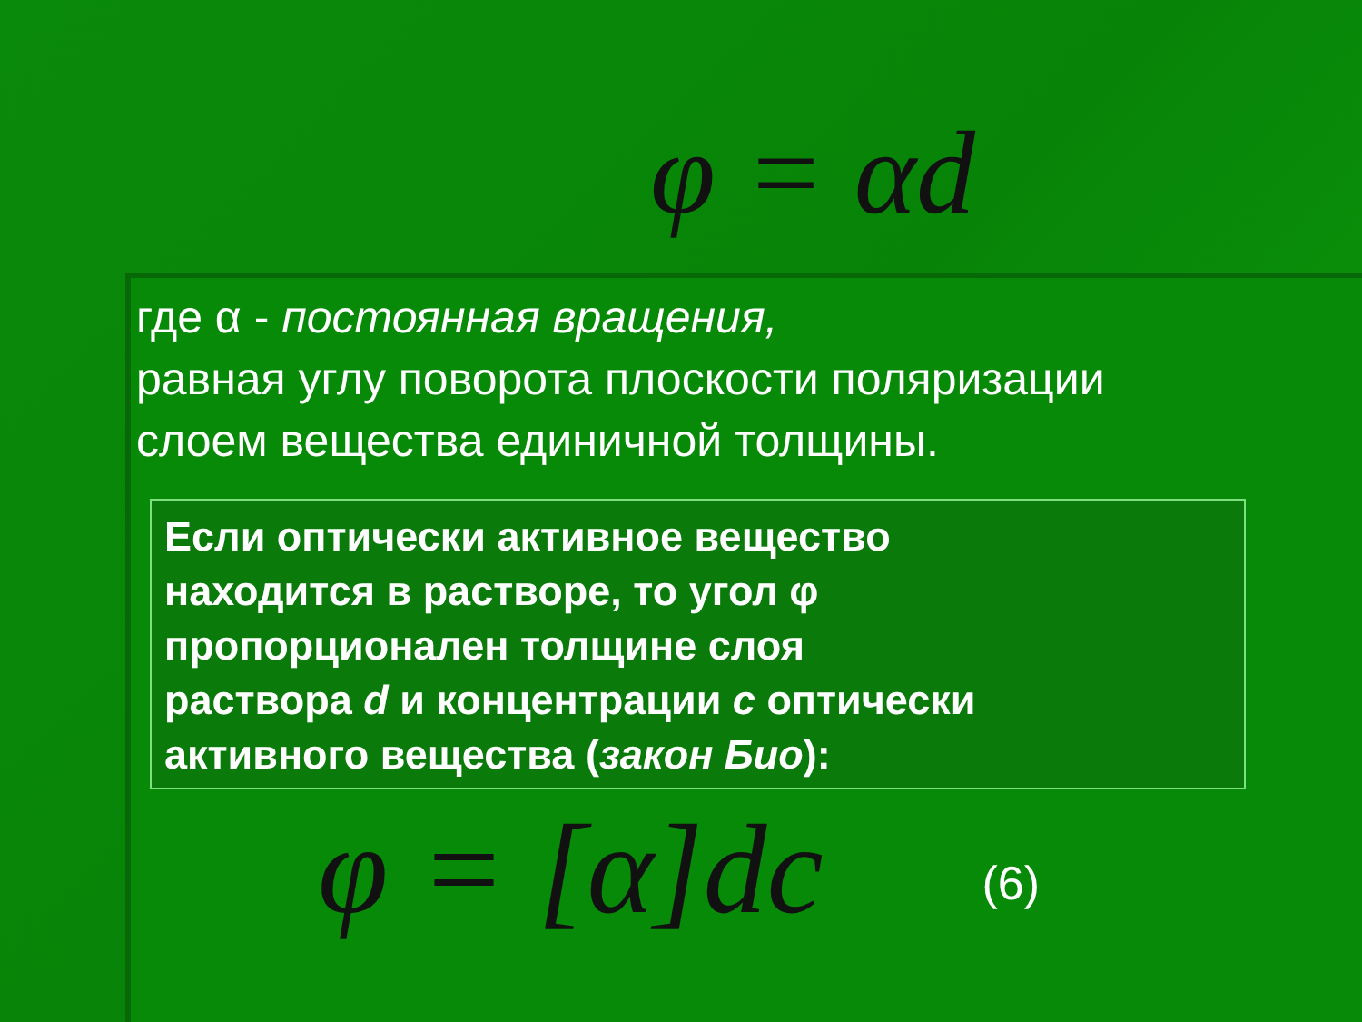φ = αd
где α - постоянная вращения,
равная углу поворота плоскости поляризации
слоем вещества единичной толщины.
Если оптически активное вещество
находится в растворе, то угол φ
пропорционален толщине слоя
раствора d и концентрации с оптически
активного вещества (закон Био):
φ = [α]dc (6)